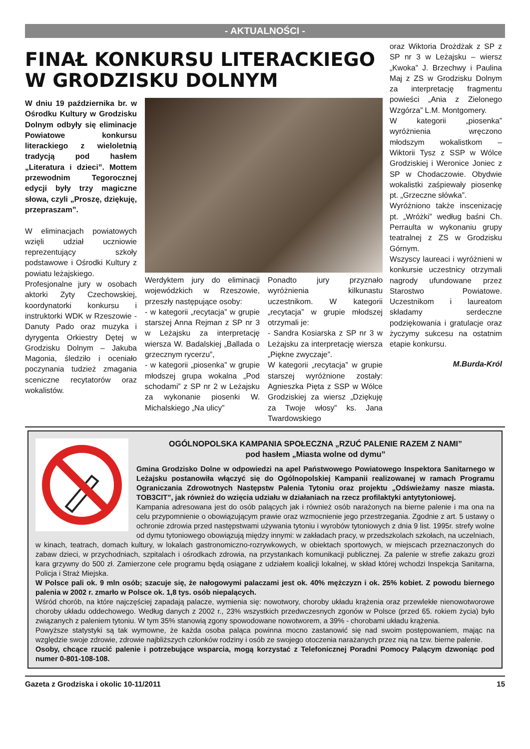- AKTUALNOŚCI -
FINAŁ KONKURSU LITERACKIEGO W GRODZISKU DOLNYM
W dniu 19 października br. w Ośrodku Kultury w Grodzisku Dolnym odbyły się eliminacje Powiatowe konkursu literackiego z wieloletnią tradycją pod hasłem „Literatura i dzieci”. Mottem przewodnim Tegorocznej edycji były trzy magiczne słowa, czyli „Proszę, dziękuję, przepraszam”.
W eliminacjach powiatowych wzięli udział uczniowie reprezentujący szkoły podstawowe i Ośrodki Kultury z powiatu leżajskiego.
Profesjonalne jury w osobach aktorki Zyty Czechowskiej, koordynatorki konkursu i instruktorki WDK w Rzeszowie - Danuty Pado oraz muzyka i dyrygenta Orkiestry Dętej w Grodzisku Dolnym – Jakuba Magonia, śledziło i oceniało poczynania tudzież zmagania sceniczne recytatorów oraz wokalistów.
Werdyktem jury do eliminacji wojewódzkich w Rzeszowie, przeszły następujące osoby:
- w kategorii „recytacja” w grupie starszej Anna Rejman z SP nr 3 w Leżajsku za interpretację wiersza W. Badalskiej „Ballada o grzecznym rycerzu”,
- w kategorii „piosenka” w grupie młodszej grupa wokalna „Pod schodami” z SP nr 2 w Leżajsku za wykonanie piosenki W. Michalskiego „Na ulicy”
Ponadto jury przyznało wyróżnienia kilkunastu uczestnikom. W kategorii „recytacja” w grupie młodszej otrzymali je:
- Sandra Kosiarska z SP nr 3 w Leżajsku za interpretację wiersza „Piękne zwyczaje”.
W kategorii „recytacja” w grupie starszej wyróżnione zostały: Agnieszka Pięta z SSP w Wólce Grodziskiej za wiersz „Dziękuję za Twoje włosy” ks. Jana Twardowskiego
oraz Wiktoria Drożdżak z SP z SP nr 3 w Leżajsku – wiersz „Kwoka” J. Brzechwy i Paulina Maj z ZS w Grodzisku Dolnym za interpretację fragmentu powieści „Ania z Zielonego Wzgórza” L.M. Montgomery.
W kategorii „piosenka” wyróżnienia wręczono młodszym wokalistkom – Wiktorii Tysz z SSP w Wólce Grodziskiej i Weronice Joniec z SP w Chodaczowie. Obydwie wokalistki zaśpiewały piosenkę pt. „Grzeczne słówka”.
Wyróżniono także inscenizację pt. „Wróżki” według baśni Ch. Perraulta w wykonaniu grupy teatralnej z ZS w Grodzisku Górnym.
Wszyscy laureaci i wyróżnieni w konkursie uczestnicy otrzymali nagrody ufundowane przez Starostwo Powiatowe. Uczestnikom i laureatom składamy serdeczne podziękowania i gratulacje oraz życzymy sukcesu na ostatnim etapie konkursu.
M.Burda-Król
OGÓLNOPOLSKA KAMPANIA SPOŁECZNA „RZUĆ PALENIE RAZEM Z NAMI”
pod hasłem „Miasta wolne od dymu”
Gmina Grodzisko Dolne w odpowiedzi na apel Państwowego Powiatowego Inspektora Sanitarnego w Leżajsku postanowiła włączyć się do Ogólnopolskiej Kampanii realizowanej w ramach Programu Ograniczania Zdrowotnych Następstw Palenia Tytoniu oraz projektu „Odświeżamy nasze miasta. TOB3CIT”, jak również do wzięcia udziału w działaniach na rzecz profilaktyki antytytoniowej.
Kampania adresowana jest do osób palących jak i również osób narażonych na bierne palenie i ma ona na celu przypomnienie o obowiązującym prawie oraz wzmocnienie jego przestrzegania. Zgodnie z art. 5 ustawy o ochronie zdrowia przed następstwami używania tytoniu i wyrobów tytoniowych z dnia 9 list. 1995r. strefy wolne od dymu tytoniowego obowiązują między innymi: w zakładach pracy, w przedszkolach szkołach, na uczelniach, w kinach, teatrach, domach kultury, w lokalach gastronomiczno-rozrywkowych, w obiektach sportowych, w miejscach przeznaczonych do zabaw dzieci, w przychodniach, szpitalach i ośrodkach zdrowia, na przystankach komunikacji publicznej. Za palenie w strefie zakazu grozi kara grzywny do 500 zł. Zamierzone cele programu będą osiągane z udziałem koalicji lokalnej, w skład której wchodzi Inspekcja Sanitarna, Policja i Straż Miejska.
W Polsce pali ok. 9 mln osób; szacuje się, że nałogowymi palaczami jest ok. 40% mężczyzn i ok. 25% kobiet. Z powodu biernego palenia w 2002 r. zmarło w Polsce ok. 1,8 tys. osób niepalących.
Wśród chorób, na które najczęściej zapadają palacze, wymienia się: nowotwory, choroby układu krążenia oraz przewlekłe nienowotworowe choroby układu oddechowego. Według danych z 2002 r., 23% wszystkich przedwczesnych zgonów w Polsce (przed 65. rokiem życia) było związanych z paleniem tytoniu. W tym 35% stanowią zgony spowodowane nowotworem, a 39% - chorobami układu krążenia.
Powyższe statystyki są tak wymowne, że każda osoba paląca powinna mocno zastanowić się nad swoim postępowaniem, mając na względzie swoje zdrowie, zdrowie najbliższych członków rodziny i osób ze swojego otoczenia narażanych przez nią na tzw. bierne palenie.
Osoby, chcące rzucić palenie i potrzebujące wsparcia, mogą korzystać z Telefonicznej Poradni Pomocy Palącym dzwoniąc pod numer 0-801-108-108.
Gazeta z Grodziska i okolic 10-11/2011 15